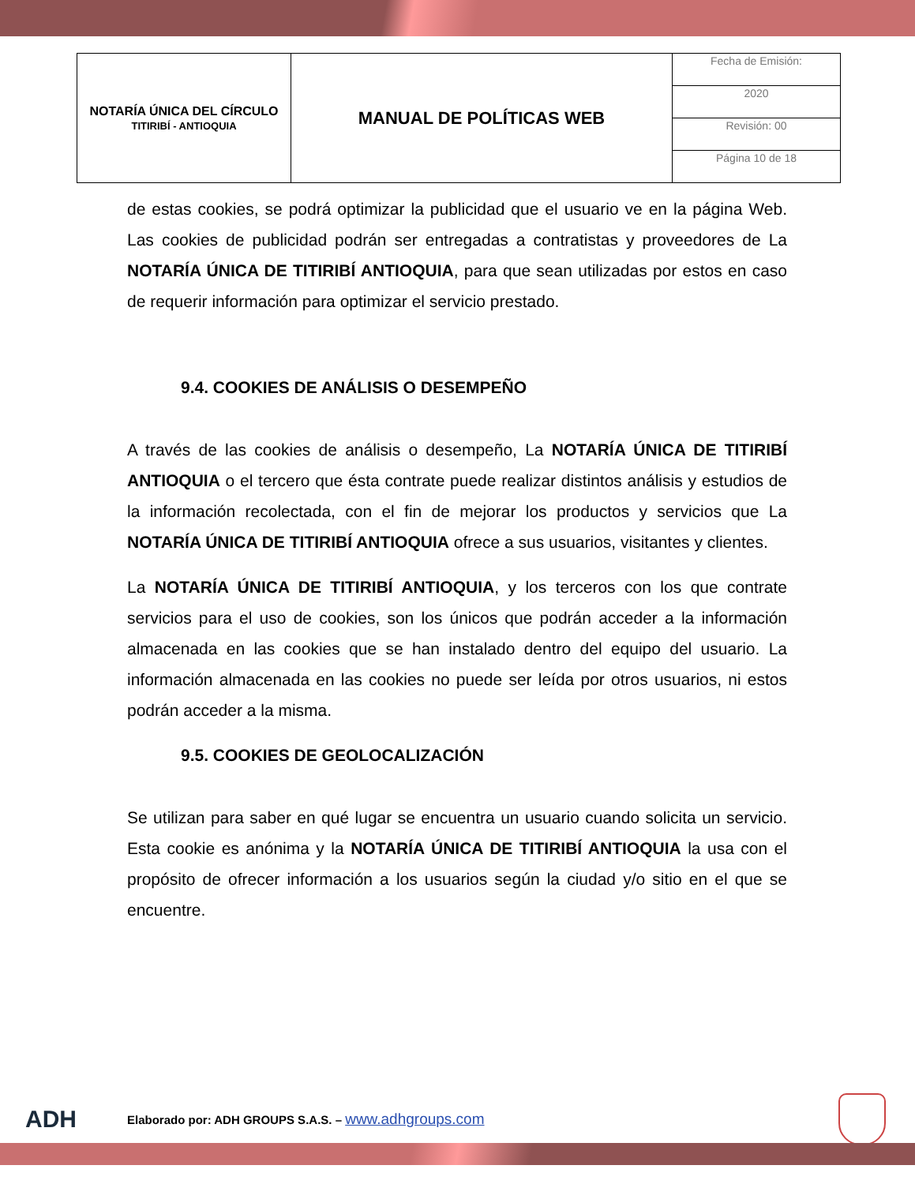| NOTARÍA ÚNICA DEL CÍRCULO TITIRIBÍ - ANTIOQUIA | MANUAL DE POLÍTICAS WEB | Fecha de Emisión: |
| | | 2020 |
| | | Revisión: 00 |
| | | Página 10 de 18 |
de estas cookies, se podrá optimizar la publicidad que el usuario ve en la página Web. Las cookies de publicidad podrán ser entregadas a contratistas y proveedores de La NOTARÍA ÚNICA DE TITIRIBÍ ANTIOQUIA, para que sean utilizadas por estos en caso de requerir información para optimizar el servicio prestado.
9.4. COOKIES DE ANÁLISIS O DESEMPEÑO
A través de las cookies de análisis o desempeño, La NOTARÍA ÚNICA DE TITIRIBÍ ANTIOQUIA o el tercero que ésta contrate puede realizar distintos análisis y estudios de la información recolectada, con el fin de mejorar los productos y servicios que La NOTARÍA ÚNICA DE TITIRIBÍ ANTIOQUIA ofrece a sus usuarios, visitantes y clientes.
La NOTARÍA ÚNICA DE TITIRIBÍ ANTIOQUIA, y los terceros con los que contrate servicios para el uso de cookies, son los únicos que podrán acceder a la información almacenada en las cookies que se han instalado dentro del equipo del usuario. La información almacenada en las cookies no puede ser leída por otros usuarios, ni estos podrán acceder a la misma.
9.5. COOKIES DE GEOLOCALIZACIÓN
Se utilizan para saber en qué lugar se encuentra un usuario cuando solicita un servicio. Esta cookie es anónima y la NOTARÍA ÚNICA DE TITIRIBÍ ANTIOQUIA la usa con el propósito de ofrecer información a los usuarios según la ciudad y/o sitio en el que se encuentre.
ADH
Elaborado por: ADH GROUPS S.A.S. – www.adhgroups.com